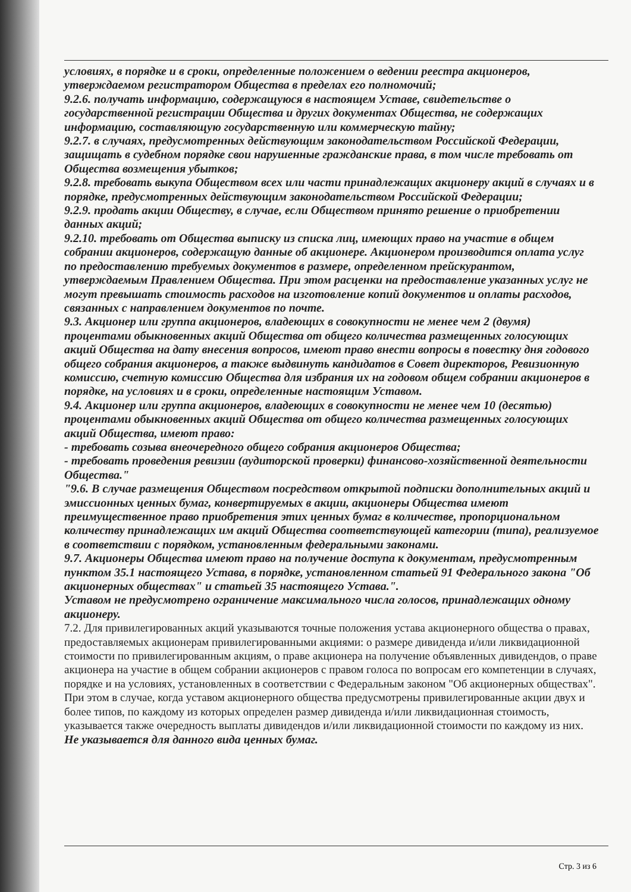условиях, в порядке и в сроки, определенные положением о ведении реестра акционеров, утверждаемом регистратором Общества в пределах его полномочий;
9.2.6. получать информацию, содержащуюся в настоящем Уставе, свидетельстве о государственной регистрации Общества и других документах Общества, не содержащих информацию, составляющую государственную или коммерческую тайну;
9.2.7. в случаях, предусмотренных действующим законодательством Российской Федерации, защищать в судебном порядке свои нарушенные гражданские права, в том числе требовать от Общества возмещения убытков;
9.2.8. требовать выкупа Обществом всех или части принадлежащих акционеру акций в случаях и в порядке, предусмотренных действующим законодательством Российской Федерации;
9.2.9. продать акции Обществу, в случае, если Обществом принято решение о приобретении данных акций;
9.2.10. требовать от Общества выписку из списка лиц, имеющих право на участие в общем собрании акционеров, содержащую данные об акционере. Акционером производится оплата услуг по предоставлению требуемых документов в размере, определенном прейскурантом, утверждаемым Правлением Общества. При этом расценки на предоставление указанных услуг не могут превышать стоимость расходов на изготовление копий документов и оплаты расходов, связанных с направлением документов по почте.
9.3. Акционер или группа акционеров, владеющих в совокупности не менее чем 2 (двумя) процентами обыкновенных акций Общества от общего количества размещенных голосующих акций Общества на дату внесения вопросов, имеют право внести вопросы в повестку дня годового общего собрания акционеров, а также выдвинуть кандидатов в Совет директоров, Ревизионную комиссию, счетную комиссию Общества для избрания их на годовом общем собрании акционеров в порядке, на условиях и в сроки, определенные настоящим Уставом.
9.4. Акционер или группа акционеров, владеющих в совокупности не менее чем 10 (десятью) процентами обыкновенных акций Общества от общего количества размещенных голосующих акций Общества, имеют право:
- требовать созыва внеочередного общего собрания акционеров Общества;
- требовать проведения ревизии (аудиторской проверки) финансово-хозяйственной деятельности Общества."
"9.6. В случае размещения Обществом посредством открытой подписки дополнительных акций и эмиссионных ценных бумаг, конвертируемых в акции, акционеры Общества имеют преимущественное право приобретения этих ценных бумаг в количестве, пропорциональном количеству принадлежащих им акций Общества соответствующей категории (типа), реализуемое в соответствии с порядком, установленным федеральными законами.
9.7. Акционеры Общества имеют право на получение доступа к документам, предусмотренным пунктом 35.1 настоящего Устава, в порядке, установленном статьей 91 Федерального закона "Об акционерных обществах" и статьей 35 настоящего Устава.".
Уставом не предусмотрено ограничение максимального числа голосов, принадлежащих одному акционеру.
7.2. Для привилегированных акций указываются точные положения устава акционерного общества о правах, предоставляемых акционерам привилегированными акциями: о размере дивиденда и/или ликвидационной стоимости по привилегированным акциям, о праве акционера на получение объявленных дивидендов, о праве акционера на участие в общем собрании акционеров с правом голоса по вопросам его компетенции в случаях, порядке и на условиях, установленных в соответствии с Федеральным законом "Об акционерных обществах". При этом в случае, когда уставом акционерного общества предусмотрены привилегированные акции двух и более типов, по каждому из которых определен размер дивиденда и/или ликвидационная стоимость, указывается также очередность выплаты дивидендов и/или ликвидационной стоимости по каждому из них.
Не указывается для данного вида ценных бумаг.
Стр. 3 из 6